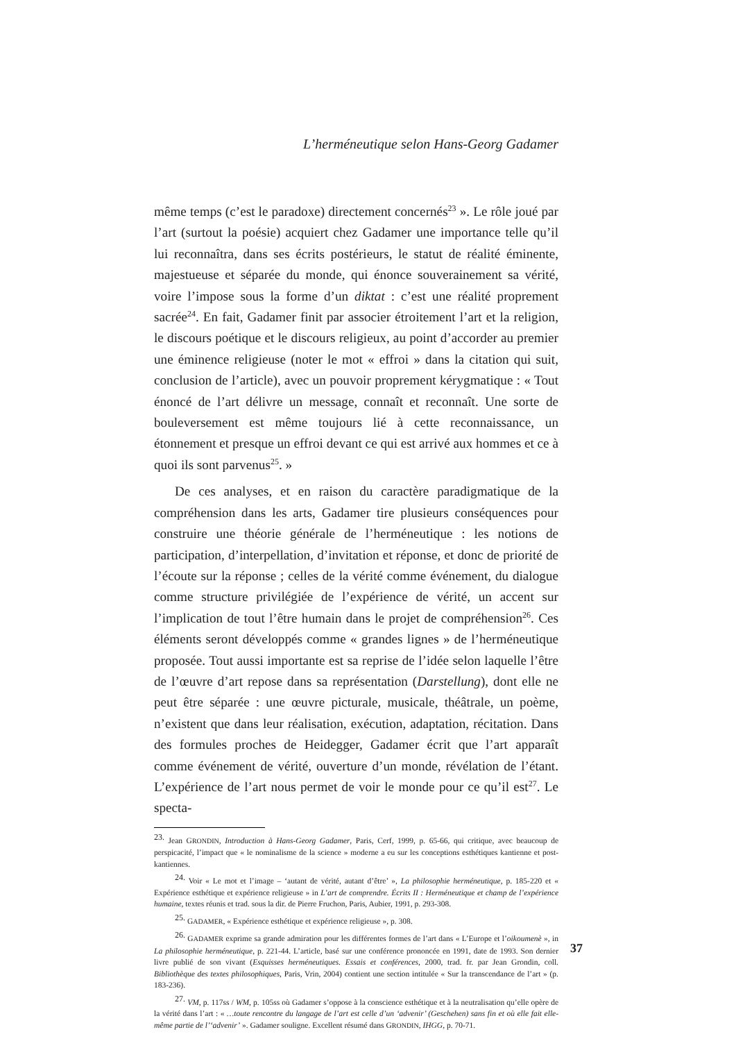L’herméneutique selon Hans-Georg Gadamer
même temps (c’est le paradoxe) directement concernés<sup>23</sup> ». Le rôle joué par l’art (surtout la poésie) acquiert chez Gadamer une importance telle qu’il lui reconnaîtra, dans ses écrits postérieurs, le statut de réalité éminente, majestueuse et séparée du monde, qui énonce souverainement sa vérité, voire l’impose sous la forme d’un diktat : c’est une réalité proprement sacrée<sup>24</sup>. En fait, Gadamer finit par associer étroitement l’art et la religion, le discours poétique et le discours religieux, au point d’accorder au premier une éminence religieuse (noter le mot « effroi » dans la citation qui suit, conclusion de l’article), avec un pouvoir proprement kérygmatique : « Tout énoncé de l’art délivre un message, connaît et reconnaît. Une sorte de bouleversement est même toujours lié à cette reconnaissance, un étonnement et presque un effroi devant ce qui est arrivé aux hommes et ce à quoi ils sont parvenus<sup>25</sup>. »
De ces analyses, et en raison du caractère paradigmatique de la compréhension dans les arts, Gadamer tire plusieurs conséquences pour construire une théorie générale de l’herméneutique : les notions de participation, d’interpellation, d’invitation et réponse, et donc de priorité de l’écoute sur la réponse ; celles de la vérité comme événement, du dialogue comme structure privilégiée de l’expérience de vérité, un accent sur l’implication de tout l’être humain dans le projet de compréhension<sup>26</sup>. Ces éléments seront développés comme « grandes lignes » de l’herméneutique proposée. Tout aussi importante est sa reprise de l’idée selon laquelle l’être de l’œuvre d’art repose dans sa représentation (Darstellung), dont elle ne peut être séparée : une œuvre picturale, musicale, théâtrale, un poème, n’existent que dans leur réalisation, exécution, adaptation, récitation. Dans des formules proches de Heidegger, Gadamer écrit que l’art apparaît comme événement de vérité, ouverture d’un monde, révélation de l’étant. L’expérience de l’art nous permet de voir le monde pour ce qu’il est<sup>27</sup>. Le specta-
<sup>23.</sup> Jean GRONDIN, Introduction à Hans-Georg Gadamer, Paris, Cerf, 1999, p. 65-66, qui critique, avec beaucoup de perspicacité, l’impact que « le nominalisme de la science » moderne a eu sur les conceptions esthétiques kantienne et post-kantiennes.
<sup>24.</sup> Voir « Le mot et l’image – ‘autant de vérité, autant d’être’ », La philosophie herméneutique, p. 185-220 et « Expérience esthétique et expérience religieuse » in L’art de comprendre. Écrits II : Herméneutique et champ de l’expérience humaine, textes réunis et trad. sous la dir. de Pierre Fruchon, Paris, Aubier, 1991, p. 293-308.
<sup>25.</sup> GADAMER, « Expérience esthétique et expérience religieuse », p. 308.
<sup>26.</sup> GADAMER exprime sa grande admiration pour les différentes formes de l’art dans « L’Europe et l’oikoumenè », in La philosophie herméneutique, p. 221-44. L’article, basé sur une conférence prononcée en 1991, date de 1993. Son dernier livre publié de son vivant (Esquisses herméneutiques. Essais et conférences, 2000, trad. fr. par Jean Grondin, coll. Bibliothèque des textes philosophiques, Paris, Vrin, 2004) contient une section intitulée « Sur la transcendance de l’art » (p. 183-236).
<sup>27.</sup> VM, p. 117ss / WM, p. 105ss où Gadamer s’oppose à la conscience esthétique et à la neutralisation qu’elle opère de la vérité dans l’art : « …toute rencontre du langage de l’art est celle d’un ‘advenir’ (Geschehen) sans fin et où elle fait elle-même partie de l’‘advenir’ ». Gadamer souligne. Excellent résumé dans GRONDIN, IHGG, p. 70-71.
37